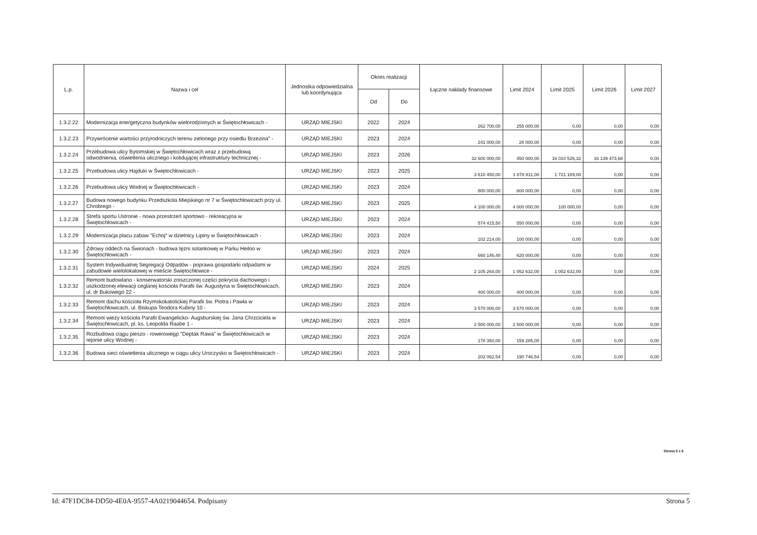| L.p. | Nazwa i cel | Jednostka odpowiedzialna lub koordynująca | Okres realizacji | | Łączne nakłady finansowe | Limit 2024 | Limit 2025 | Limit 2026 | Limit 2027 |
| --- | --- | --- | --- | --- | --- | --- | --- | --- | --- |
| | | | Od | Do | | | | | |
| 1.3.2.22 | Modernizacja energetyczna budynków wielorodzinnych w Świętochłowicach - | URZĄD MIEJSKI | 2022 | 2024 | 262 700,00 | 255 000,00 | 0,00 | 0,00 | 0,00 |
| 1.3.2.23 | Przywrócenie wartości przyrodniczych terenu zielonego przy osiedlu Brzezina" - | URZĄD MIEJSKI | 2023 | 2024 | 241 000,00 | 26 000,00 | 0,00 | 0,00 | 0,00 |
| 1.3.2.24 | Przebudowa ulicy Bytomskiej w Świętochłowicach wraz z przebudową odwodnienia, oświetlenia ulicznego i kolidującej infrastruktury technicznej - | URZĄD MIEJSKI | 2023 | 2026 | 32 600 000,00 | 450 000,00 | 16 010 526,32 | 16 139 473,68 | 0,00 |
| 1.3.2.25 | Przebudowa ulicy Hajduki w Świętochłowicach - | URZĄD MIEJSKI | 2023 | 2025 | 3 618 450,00 | 1 878 811,00 | 1 721 189,00 | 0,00 | 0,00 |
| 1.3.2.26 | Przebudowa ulicy Wodnej w Świętochłowicach - | URZĄD MIEJSKI | 2023 | 2024 | 800 000,00 | 800 000,00 | 0,00 | 0,00 | 0,00 |
| 1.3.2.27 | Budowa nowego budynku Przedszkola Miejskiego nr 7 w Świętochłowicach przy ul. Chrobrego - | URZĄD MIEJSKI | 2023 | 2025 | 4 100 000,00 | 4 000 000,00 | 100 000,00 | 0,00 | 0,00 |
| 1.3.2.28 | Strefa sportu Ustronie - nowa przestrzeń sportowo - rekreacyjna w Świętochłowicach - | URZĄD MIEJSKI | 2023 | 2024 | 574 415,50 | 550 000,00 | 0,00 | 0,00 | 0,00 |
| 1.3.2.29 | Modernizacja placu zabaw "Echoj" w dzielnicy Lipiny w Świętochłowicach - | URZĄD MIEJSKI | 2023 | 2024 | 102 214,00 | 100 000,00 | 0,00 | 0,00 | 0,00 |
| 1.3.2.30 | Zdrowy oddech na Świonach - budowa tężni solankowej w Parku Heiloo w Świętochłowicach - | URZĄD MIEJSKI | 2023 | 2024 | 660 146,48 | 620 000,00 | 0,00 | 0,00 | 0,00 |
| 1.3.2.31 | System Indywidualnej Segregacji Odpadów - poprawa gospodarki odpadami w zabudowie wielolokalowej w mieście Świętochłowice - | URZĄD MIEJSKI | 2024 | 2025 | 2 105 264,00 | 1 052 632,00 | 1 052 632,00 | 0,00 | 0,00 |
| 1.3.2.32 | Remont budowlano - konserwatorski zniszczonej części pokrycia dachowego i uszkodzonej elewacji ceglanej kościoła Parafii św. Augustyna w Świętochłowicach, ul. dr Bukowego 22 - | URZĄD MIEJSKI | 2023 | 2024 | 400 000,00 | 400 000,00 | 0,00 | 0,00 | 0,00 |
| 1.3.2.33 | Remont dachu kościoła Rzymskokatolickiej Parafii św. Piotra i Pawła w Świętochłowicach, ul. Biskupa Teodora Kubiny 10 - | URZĄD MIEJSKI | 2023 | 2024 | 3 570 000,00 | 3 570 000,00 | 0,00 | 0,00 | 0,00 |
| 1.3.2.34 | Remont wieży kościoła Parafii Ewangelicko- Augsburskiej św. Jana Chrzciciela w Świętochłowicach, pl. ks. Leopolda Raabe 1 - | URZĄD MIEJSKI | 2023 | 2024 | 2 500 000,00 | 2 500 000,00 | 0,00 | 0,00 | 0,00 |
| 1.3.2.35 | Rozbudowa ciągu pieszo - rowerowegp "Deptak Rawa" w Świętochłowicach w rejonie ulicy Wodnej - | URZĄD MIEJSKI | 2023 | 2024 | 178 350,00 | 159 285,00 | 0,00 | 0,00 | 0,00 |
| 1.3.2.36 | Budowa sieci oświetlenia ulicznego w ciągu ulicy Uroczysko w Świętochłowicach - | URZĄD MIEJSKI | 2023 | 2024 | 202 062,54 | 190 746,54 | 0,00 | 0,00 | 0,00 |
Strona 5 z 6
Id: 47F1DC84-DD50-4E0A-9557-4A0219044654. Podpisany Strona 5